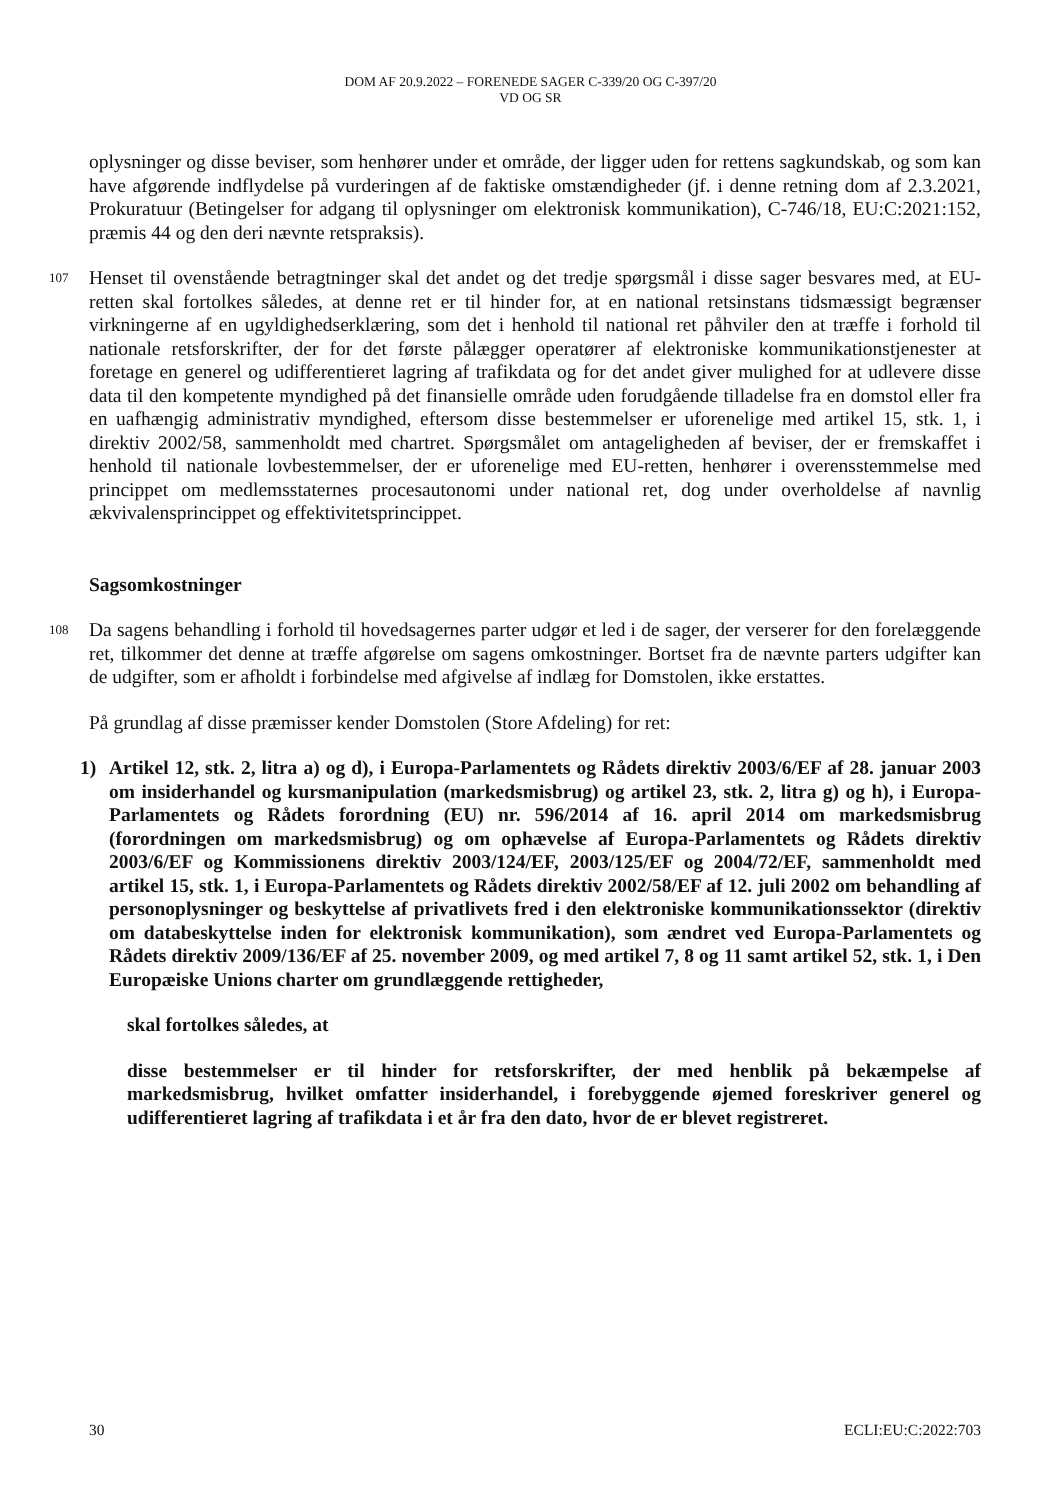DOM AF 20.9.2022 – FORENEDE SAGER C-339/20 OG C-397/20
VD OG SR
oplysninger og disse beviser, som henhører under et område, der ligger uden for rettens sagkundskab, og som kan have afgørende indflydelse på vurderingen af de faktiske omstændigheder (jf. i denne retning dom af 2.3.2021, Prokuratuur (Betingelser for adgang til oplysninger om elektronisk kommunikation), C-746/18, EU:C:2021:152, præmis 44 og den deri nævnte retspraksis).
107 Henset til ovenstående betragtninger skal det andet og det tredje spørgsmål i disse sager besvares med, at EU-retten skal fortolkes således, at denne ret er til hinder for, at en national retsinstans tidsmæssigt begrænser virkningerne af en ugyldighedserklæring, som det i henhold til national ret påhviler den at træffe i forhold til nationale retsforskrifter, der for det første pålægger operatører af elektroniske kommunikationstjenester at foretage en generel og udifferentieret lagring af trafikdata og for det andet giver mulighed for at udlevere disse data til den kompetente myndighed på det finansielle område uden forudgående tilladelse fra en domstol eller fra en uafhængig administrativ myndighed, eftersom disse bestemmelser er uforenelige med artikel 15, stk. 1, i direktiv 2002/58, sammenholdt med chartret. Spørgsmålet om antageligheden af beviser, der er fremskaffet i henhold til nationale lovbestemmelser, der er uforenelige med EU-retten, henhører i overensstemmelse med princippet om medlemsstaternes procesautonomi under national ret, dog under overholdelse af navnlig ækvivalensprincippet og effektivitetsprincippet.
Sagsomkostninger
108 Da sagens behandling i forhold til hovedsagernes parter udgør et led i de sager, der verserer for den forelæggende ret, tilkommer det denne at træffe afgørelse om sagens omkostninger. Bortset fra de nævnte parters udgifter kan de udgifter, som er afholdt i forbindelse med afgivelse af indlæg for Domstolen, ikke erstattes.
På grundlag af disse præmisser kender Domstolen (Store Afdeling) for ret:
1) Artikel 12, stk. 2, litra a) og d), i Europa-Parlamentets og Rådets direktiv 2003/6/EF af 28. januar 2003 om insiderhandel og kursmanipulation (markedsmisbrug) og artikel 23, stk. 2, litra g) og h), i Europa-Parlamentets og Rådets forordning (EU) nr. 596/2014 af 16. april 2014 om markedsmisbrug (forordningen om markedsmisbrug) og om ophævelse af Europa-Parlamentets og Rådets direktiv 2003/6/EF og Kommissionens direktiv 2003/124/EF, 2003/125/EF og 2004/72/EF, sammenholdt med artikel 15, stk. 1, i Europa-Parlamentets og Rådets direktiv 2002/58/EF af 12. juli 2002 om behandling af personoplysninger og beskyttelse af privatlivets fred i den elektroniske kommunikationssektor (direktiv om databeskyttelse inden for elektronisk kommunikation), som ændret ved Europa-Parlamentets og Rådets direktiv 2009/136/EF af 25. november 2009, og med artikel 7, 8 og 11 samt artikel 52, stk. 1, i Den Europæiske Unions charter om grundlæggende rettigheder,
skal fortolkes således, at
disse bestemmelser er til hinder for retsforskrifter, der med henblik på bekæmpelse af markedsmisbrug, hvilket omfatter insiderhandel, i forebyggende øjemed foreskriver generel og udifferentieret lagring af trafikdata i et år fra den dato, hvor de er blevet registreret.
30 ECLI:EU:C:2022:703